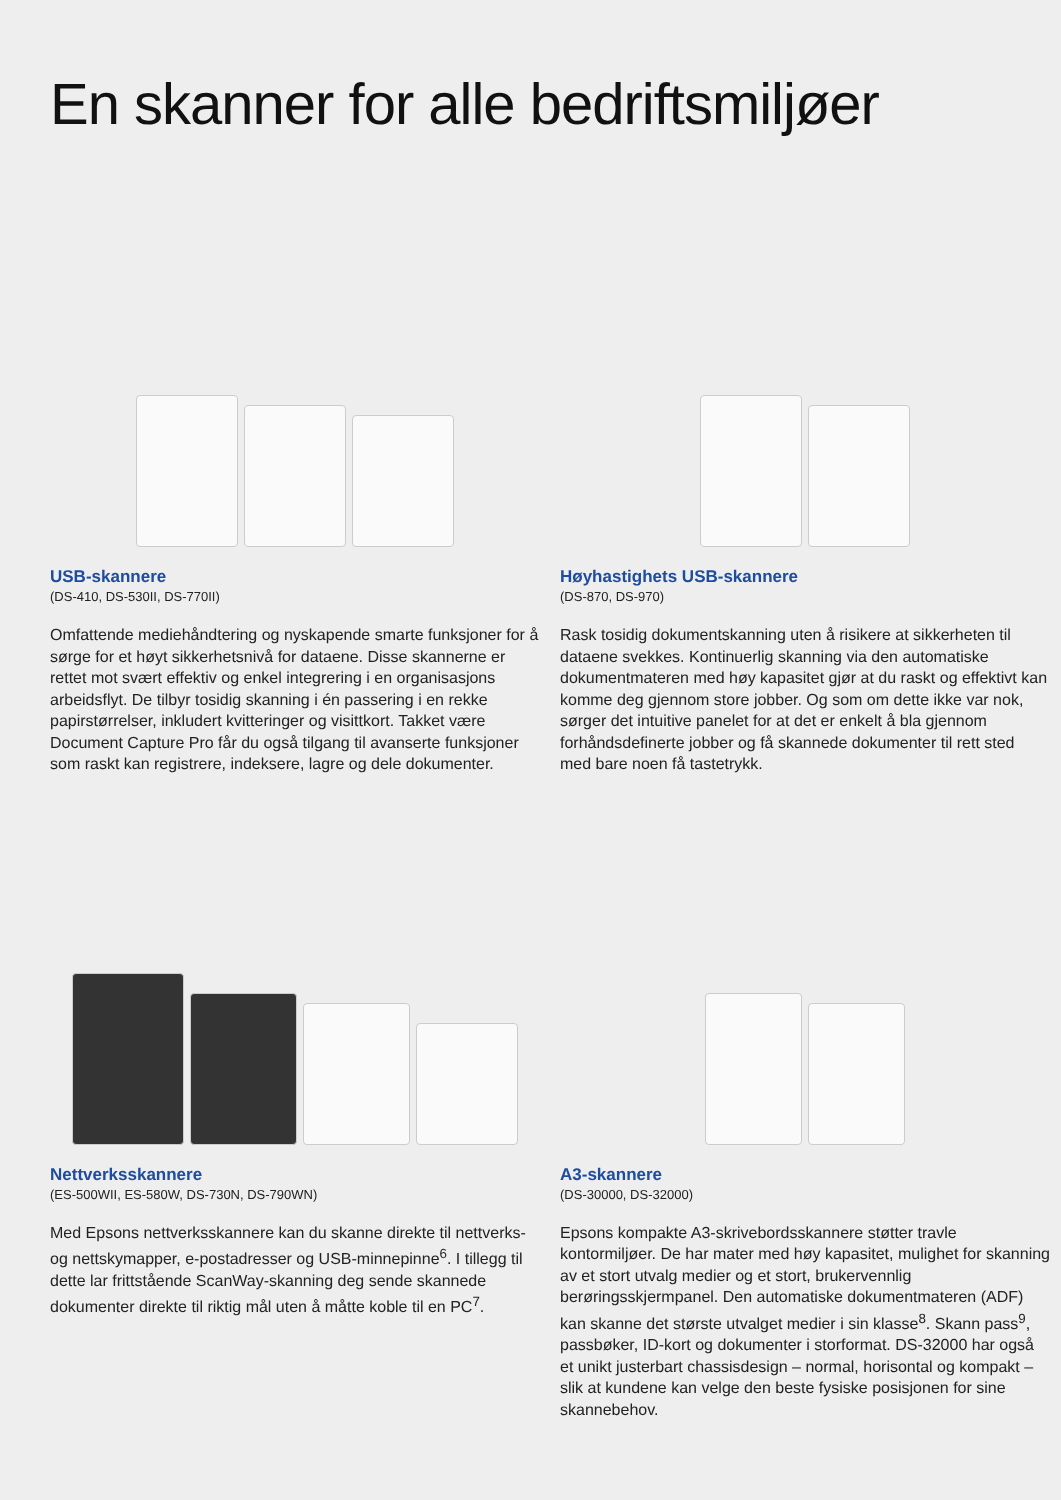En skanner for alle bedriftsmiljøer
USB-skannere
(DS-410, DS-530II, DS-770II)
Omfattende mediehåndtering og nyskapende smarte funksjoner for å sørge for et høyt sikkerhetsnivå for dataene. Disse skannerne er rettet mot svært effektiv og enkel integrering i en organisasjons arbeidsflyt. De tilbyr tosidig skanning i én passering i en rekke papirstørrelser, inkludert kvitteringer og visittkort. Takket være Document Capture Pro får du også tilgang til avanserte funksjoner som raskt kan registrere, indeksere, lagre og dele dokumenter.
Høyhastighets USB-skannere
(DS-870, DS-970)
Rask tosidig dokumentskanning uten å risikere at sikkerheten til dataene svekkes. Kontinuerlig skanning via den automatiske dokumentmateren med høy kapasitet gjør at du raskt og effektivt kan komme deg gjennom store jobber. Og som om dette ikke var nok, sørger det intuitive panelet for at det er enkelt å bla gjennom forhåndsdefinerte jobber og få skannede dokumenter til rett sted med bare noen få tastetrykk.
Nettverksskannere
(ES-500WII, ES-580W, DS-730N, DS-790WN)
Med Epsons nettverksskannere kan du skanne direkte til nettverks- og nettskymapper, e-postadresser og USB-minnepinne<sup>6</sup>. I tillegg til dette lar frittstående ScanWay-skanning deg sende skannede dokumenter direkte til riktig mål uten å måtte koble til en PC<sup>7</sup>.
A3-skannere
(DS-30000, DS-32000)
Epsons kompakte A3-skrivebordsskannere støtter travle kontormiljøer. De har mater med høy kapasitet, mulighet for skanning av et stort utvalg medier og et stort, brukervennlig berøringsskjermpanel. Den automatiske dokumentmateren (ADF) kan skanne det største utvalget medier i sin klasse<sup>8</sup>. Skann pass<sup>9</sup>, passbøker, ID-kort og dokumenter i storformat. DS-32000 har også et unikt justerbart chassisdesign – normal, horisontal og kompakt – slik at kundene kan velge den beste fysiske posisjonen for sine skannebehov.